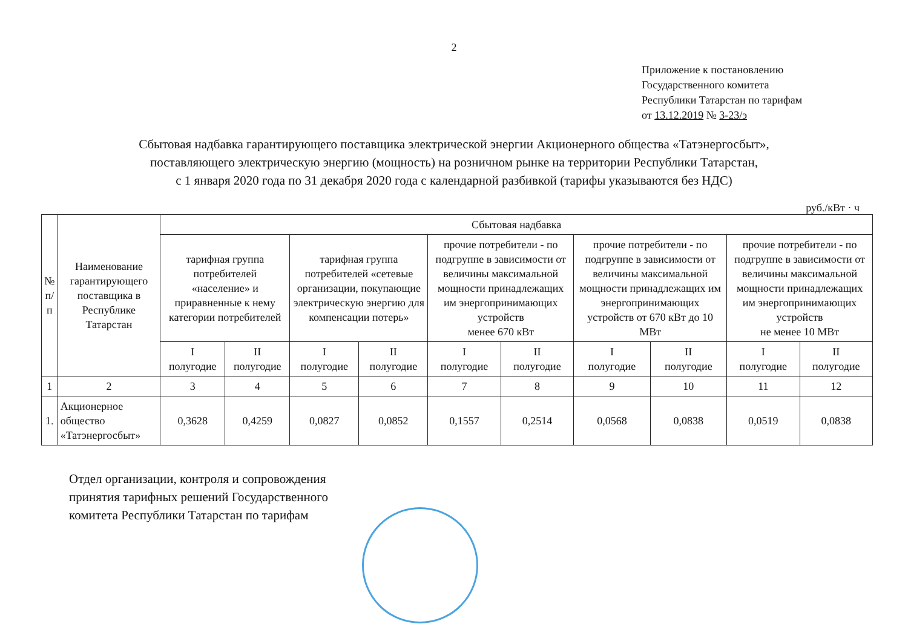2
Приложение к постановлению
Государственного комитета
Республики Татарстан по тарифам
от 13.12.2019 № 3-23/э
Сбытовая надбавка гарантирующего поставщика электрической энергии Акционерного общества «Татэнергосбыт»,
поставляющего электрическую энергию (мощность) на розничном рынке на территории Республики Татарстан,
с 1 января 2020 года по 31 декабря 2020 года с календарной разбивкой (тарифы указываются без НДС)
руб./кВт · ч
| № п/п | Наименование гарантирующего поставщика в Республике Татарстан | Сбытовая надбавка | | | | | | | | | |
| --- | --- | --- | --- | --- | --- | --- | --- | --- | --- | --- | --- |
| | | тарифная группа потребителей «население» и приравненные к нему категории потребителей | | тарифная группа потребителей «сетевые организации, покупающие электрическую энергию для компенсации потерь» | | прочие потребители - по подгруппе в зависимости от величины максимальной мощности принадлежащих им энергопринимающих устройств менее 670 кВт | | прочие потребители - по подгруппе в зависимости от величины максимальной мощности принадлежащих им энергопринимающих устройств от 670 кВт до 10 МВт | | прочие потребители - по подгруппе в зависимости от величины максимальной мощности принадлежащих им энергопринимающих устройств не менее 10 МВт | |
| | | I полугодие | II полугодие | I полугодие | II полугодие | I полугодие | II полугодие | I полугодие | II полугодие | I полугодие | II полугодие |
| 1 | 2 | 3 | 4 | 5 | 6 | 7 | 8 | 9 | 10 | 11 | 12 |
| 1. | Акционерное общество «Татэнергосбыт» | 0,3628 | 0,4259 | 0,0827 | 0,0852 | 0,1557 | 0,2514 | 0,0568 | 0,0838 | 0,0519 | 0,0838 |
Отдел организации, контроля и сопровождения
принятия тарифных решений Государственного
комитета Республики Татарстан по тарифам